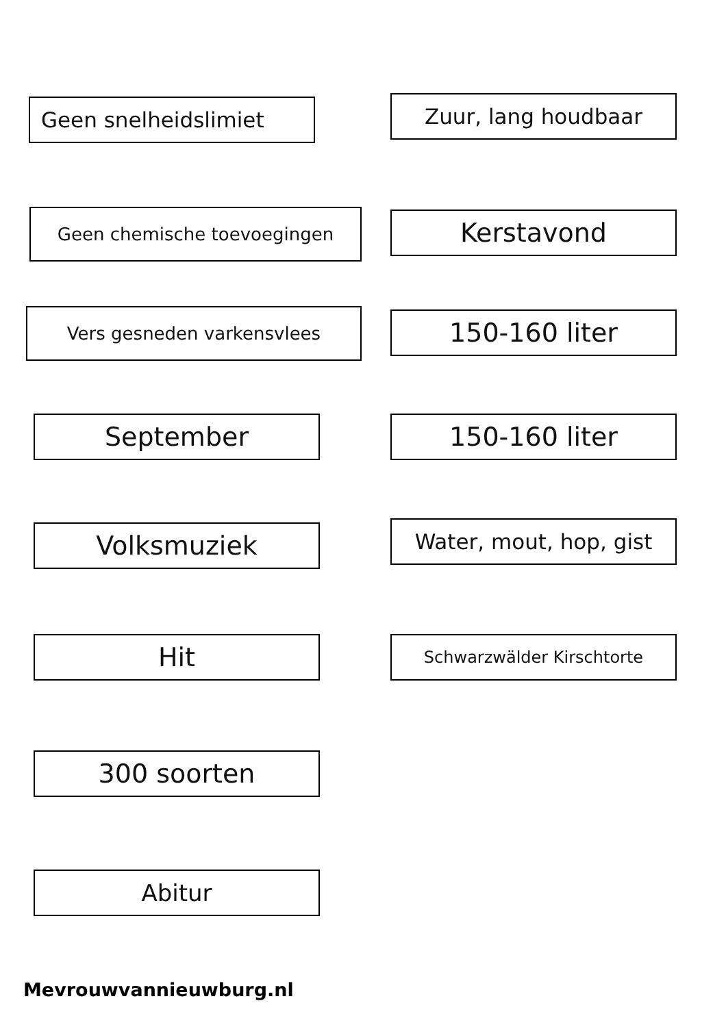Geen snelheidslimiet Zuur, lang houdbaar
Geen chemische toevoegingen Kerstavond
Vers gesneden varkensvlees 150-160 liter
September 150-160 liter
Volksmuziek Water, mout, hop, gist
Hit Schwarzwälder Kirschtorte
300 soorten
Abitur
Mevrouwvannieuwburg.nl